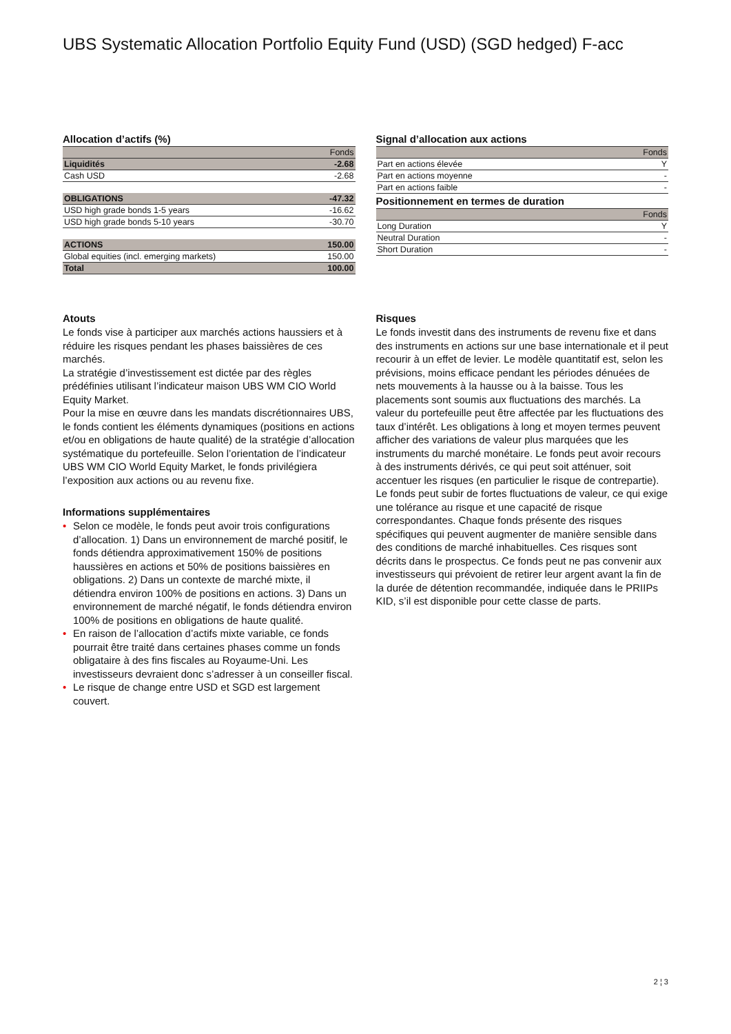UBS Systematic Allocation Portfolio Equity Fund (USD) (SGD hedged) F-acc
Allocation d’actifs (%)
| | Fonds |
| --- | --- |
| Liquidités | -2.68 |
| Cash USD | -2.68 |
| OBLIGATIONS | -47.32 |
| USD high grade bonds 1-5 years | -16.62 |
| USD high grade bonds 5-10 years | -30.70 |
| ACTIONS | 150.00 |
| Global equities (incl. emerging markets) | 150.00 |
| Total | 100.00 |
Signal d’allocation aux actions
| | Fonds |
| --- | --- |
| Part en actions élevée | Y |
| Part en actions moyenne | - |
| Part en actions faible | - |
Positionnement en termes de duration
| | Fonds |
| --- | --- |
| Long Duration | Y |
| Neutral Duration | - |
| Short Duration | - |
Atouts
Le fonds vise à participer aux marchés actions haussiers et à réduire les risques pendant les phases baissières de ces marchés.
La stratégie d’investissement est dictée par des règles prédéfinies utilisant l’indicateur maison UBS WM CIO World Equity Market.
Pour la mise en œuvre dans les mandats discrétionnaires UBS, le fonds contient les éléments dynamiques (positions en actions et/ou en obligations de haute qualité) de la stratégie d’allocation systématique du portefeuille. Selon l’orientation de l’indicateur UBS WM CIO World Equity Market, le fonds privilégiera l’exposition aux actions ou au revenu fixe.
Informations supplémentaires
• Selon ce modèle, le fonds peut avoir trois configurations d’allocation. 1) Dans un environnement de marché positif, le fonds détiendra approximativement 150% de positions haussières en actions et 50% de positions baissières en obligations. 2) Dans un contexte de marché mixte, il détiendra environ 100% de positions en actions. 3) Dans un environnement de marché négatif, le fonds détiendra environ 100% de positions en obligations de haute qualité.
• En raison de l’allocation d’actifs mixte variable, ce fonds pourrait être traité dans certaines phases comme un fonds obligataire à des fins fiscales au Royaume-Uni. Les investisseurs devraient donc s’adresser à un conseiller fiscal.
• Le risque de change entre USD et SGD est largement couvert.
Risques
Le fonds investit dans des instruments de revenu fixe et dans des instruments en actions sur une base internationale et il peut recourir à un effet de levier. Le modèle quantitatif est, selon les prévisions, moins efficace pendant les périodes dénuées de nets mouvements à la hausse ou à la baisse. Tous les placements sont soumis aux fluctuations des marchés. La valeur du portefeuille peut être affectée par les fluctuations des taux d’intérêt. Les obligations à long et moyen termes peuvent afficher des variations de valeur plus marquées que les instruments du marché monétaire. Le fonds peut avoir recours à des instruments dérivés, ce qui peut soit atténuer, soit accentuer les risques (en particulier le risque de contrepartie). Le fonds peut subir de fortes fluctuations de valeur, ce qui exige une tolérance au risque et une capacité de risque correspondantes. Chaque fonds présente des risques spécifiques qui peuvent augmenter de manière sensible dans des conditions de marché inhabituelles. Ces risques sont décrits dans le prospectus. Ce fonds peut ne pas convenir aux investisseurs qui prévoient de retirer leur argent avant la fin de la durée de détention recommandée, indiquée dans le PRIIPs KID, s’il est disponible pour cette classe de parts.
2 ¦ 3